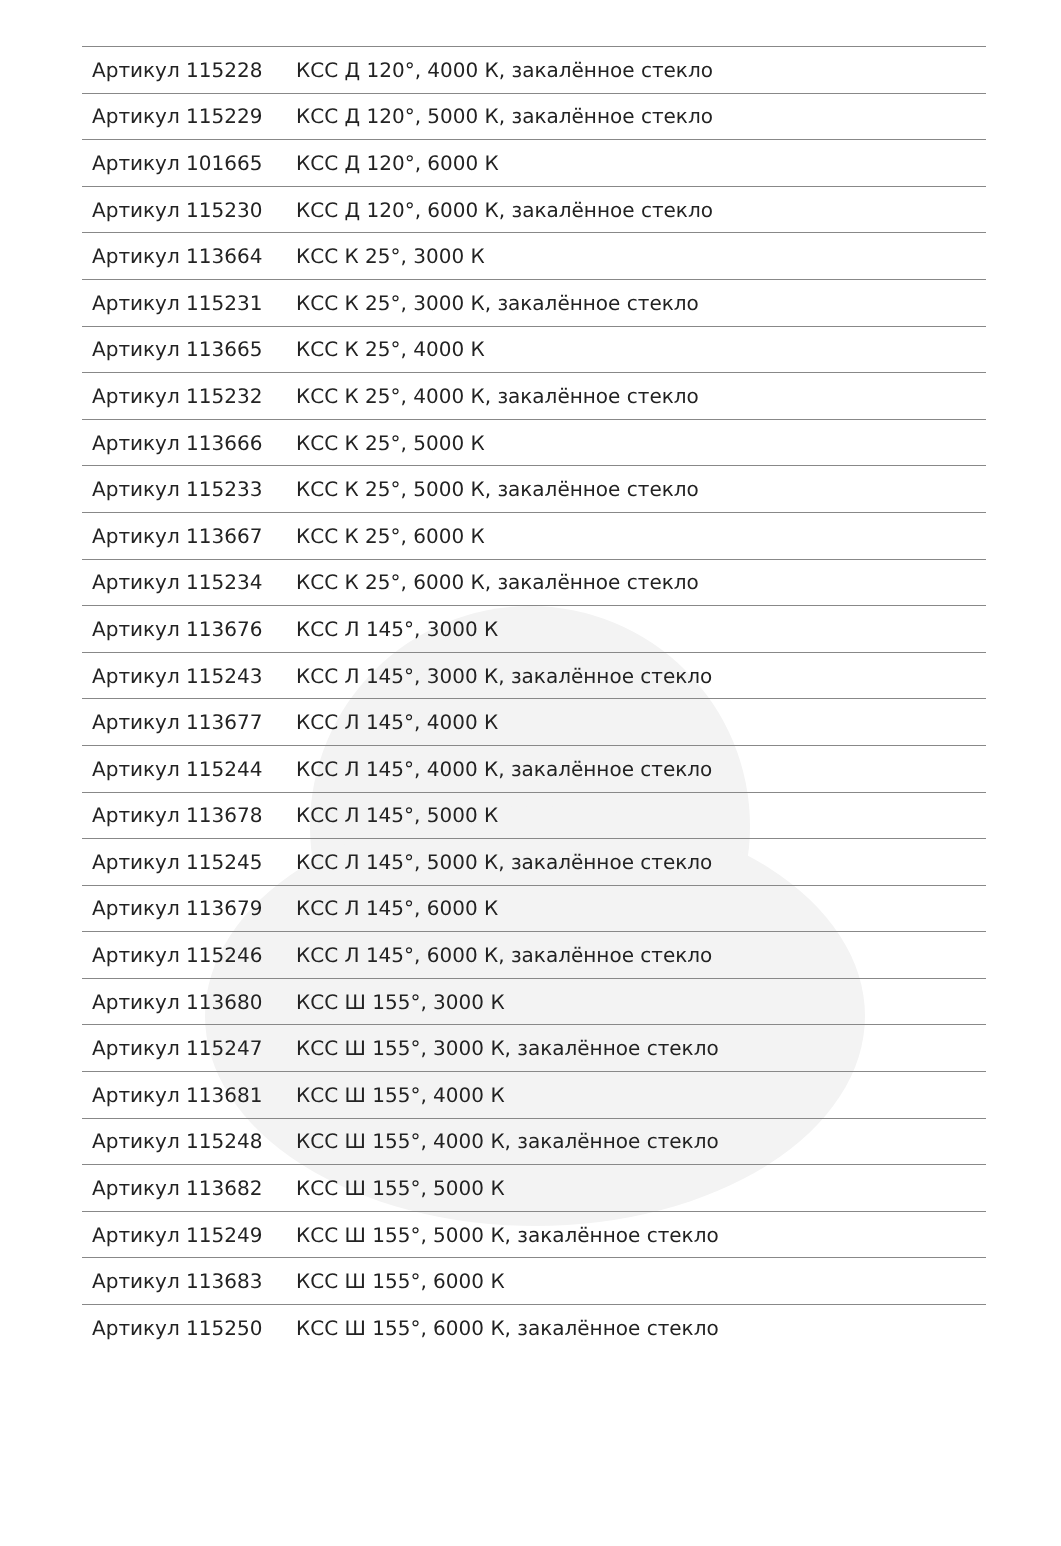| Артикул 115228 | КСС Д 120°, 4000 К, закалённое стекло |
| Артикул 115229 | КСС Д 120°, 5000 К, закалённое стекло |
| Артикул 101665 | КСС Д 120°, 6000 К |
| Артикул 115230 | КСС Д 120°, 6000 К, закалённое стекло |
| Артикул 113664 | КСС К 25°, 3000 К |
| Артикул 115231 | КСС К 25°, 3000 К, закалённое стекло |
| Артикул 113665 | КСС К 25°, 4000 К |
| Артикул 115232 | КСС К 25°, 4000 К, закалённое стекло |
| Артикул 113666 | КСС К 25°, 5000 К |
| Артикул 115233 | КСС К 25°, 5000 К, закалённое стекло |
| Артикул 113667 | КСС К 25°, 6000 К |
| Артикул 115234 | КСС К 25°, 6000 К, закалённое стекло |
| Артикул 113676 | КСС Л 145°, 3000 К |
| Артикул 115243 | КСС Л 145°, 3000 К, закалённое стекло |
| Артикул 113677 | КСС Л 145°, 4000 К |
| Артикул 115244 | КСС Л 145°, 4000 К, закалённое стекло |
| Артикул 113678 | КСС Л 145°, 5000 К |
| Артикул 115245 | КСС Л 145°, 5000 К, закалённое стекло |
| Артикул 113679 | КСС Л 145°, 6000 К |
| Артикул 115246 | КСС Л 145°, 6000 К, закалённое стекло |
| Артикул 113680 | КСС Ш 155°, 3000 К |
| Артикул 115247 | КСС Ш 155°, 3000 К, закалённое стекло |
| Артикул 113681 | КСС Ш 155°, 4000 К |
| Артикул 115248 | КСС Ш 155°, 4000 К, закалённое стекло |
| Артикул 113682 | КСС Ш 155°, 5000 К |
| Артикул 115249 | КСС Ш 155°, 5000 К, закалённое стекло |
| Артикул 113683 | КСС Ш 155°, 6000 К |
| Артикул 115250 | КСС Ш 155°, 6000 К, закалённое стекло |